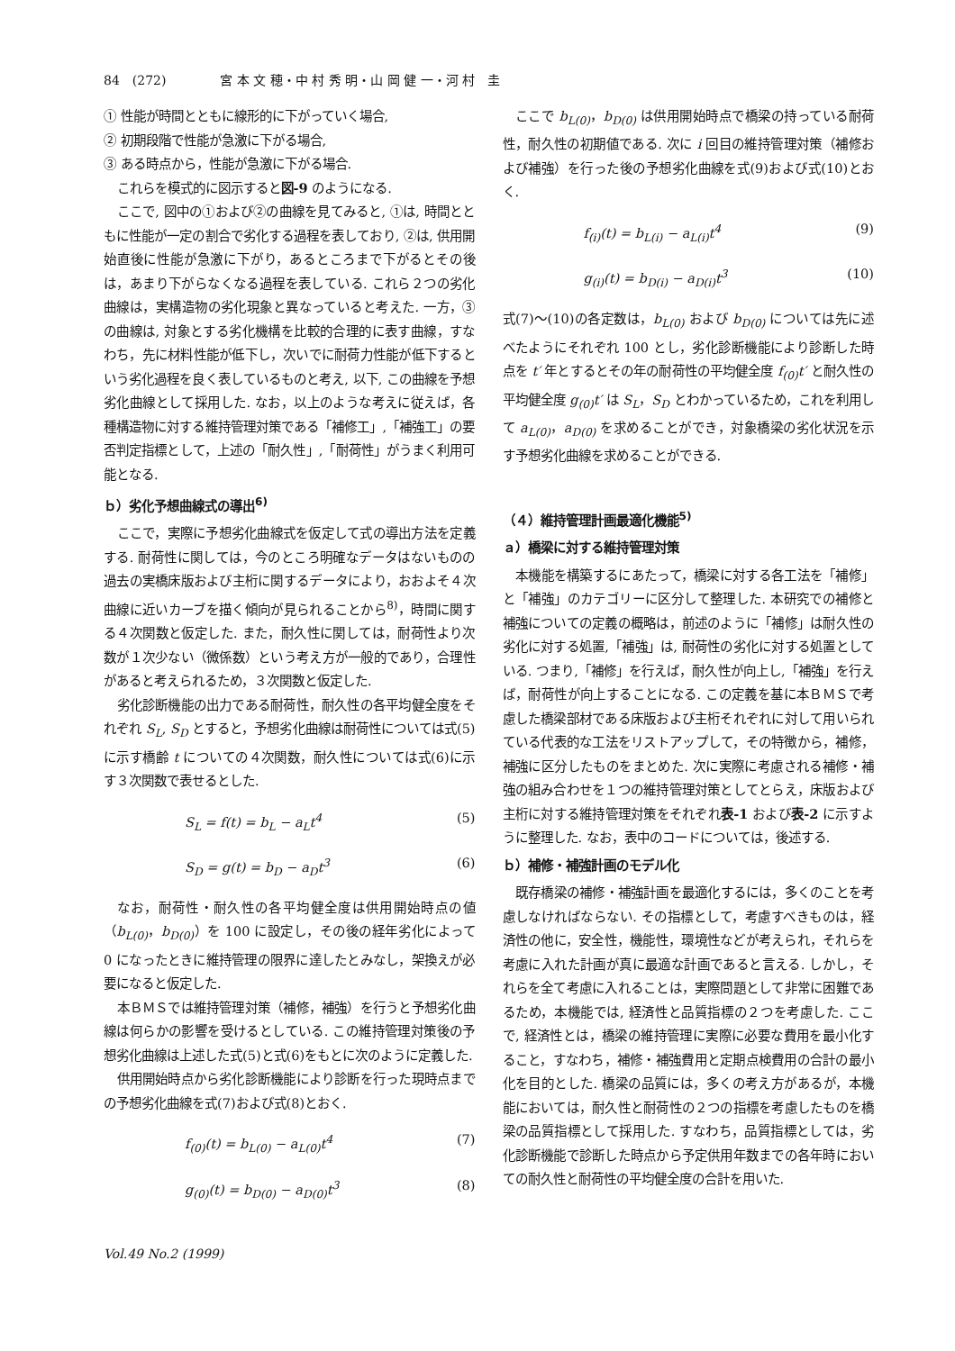84　(272) 宮 本 文 穂・中 村 秀 明・山 岡 健 一・河 村　圭
① 性能が時間とともに線形的に下がっていく場合,
② 初期段階で性能が急激に下がる場合,
③ ある時点から，性能が急激に下がる場合.
これらを模式的に図示すると図-9 のようになる.
ここで, 図中の①および②の曲線を見てみると, ①は, 時間とともに性能が一定の割合で劣化する過程を表しており, ②は, 供用開始直後に性能が急激に下がり，あるところまで下がるとその後は，あまり下がらなくなる過程を表している. これら２つの劣化曲線は，実構造物の劣化現象と異なっていると考えた. 一方，③の曲線は, 対象とする劣化機構を比較的合理的に表す曲線，すなわち，先に材料性能が低下し，次いでに耐荷力性能が低下するという劣化過程を良く表しているものと考え, 以下, この曲線を予想劣化曲線として採用した. なお，以上のような考えに従えば，各種構造物に対する維持管理対策である「補修工」,「補強工」の要否判定指標として，上述の「耐久性」,「耐荷性」がうまく利用可能となる.
ｂ）劣化予想曲線式の導出<sup>6)</sup>
ここで，実際に予想劣化曲線式を仮定して式の導出方法を定義する. 耐荷性に関しては，今のところ明確なデータはないものの過去の実橋床版および主桁に関するデータにより，おおよそ４次曲線に近いカーブを描く傾向が見られることから<sup>8)</sup>，時間に関する４次関数と仮定した. また，耐久性に関しては，耐荷性より次数が１次少ない（微係数）という考え方が一般的であり，合理性があると考えられるため，３次関数と仮定した.
劣化診断機能の出力である耐荷性，耐久性の各平均健全度をそれぞれ S<sub>L</sub>, S<sub>D</sub> とすると，予想劣化曲線は耐荷性については式(5)に示す橋齢 t についての４次関数，耐久性については式(6)に示す３次関数で表せるとした.
S<sub>L</sub> = f(t) = b<sub>L</sub> − a<sub>L</sub>t<sup>4</sup> (5)
S<sub>D</sub> = g(t) = b<sub>D</sub> − a<sub>D</sub>t<sup>3</sup> (6)
なお，耐荷性・耐久性の各平均健全度は供用開始時点の値（b<sub>L(0)</sub>，b<sub>D(0)</sub>）を 100 に設定し，その後の経年劣化によって 0 になったときに維持管理の限界に達したとみなし，架換えが必要になると仮定した.
本ＢＭＳでは維持管理対策（補修，補強）を行うと予想劣化曲線は何らかの影響を受けるとしている. この維持管理対策後の予想劣化曲線は上述した式(5)と式(6)をもとに次のように定義した.
供用開始時点から劣化診断機能により診断を行った現時点までの予想劣化曲線を式(7)および式(8)とおく.
f<sub>(0)</sub>(t) = b<sub>L(0)</sub> − a<sub>L(0)</sub>t<sup>4</sup> (7)
g<sub>(0)</sub>(t) = b<sub>D(0)</sub> − a<sub>D(0)</sub>t<sup>3</sup> (8)
Vol.49 No.2 (1999)
ここで b<sub>L(0)</sub>，b<sub>D(0)</sub> は供用開始時点で橋梁の持っている耐荷性，耐久性の初期値である. 次に i 回目の維持管理対策（補修および補強）を行った後の予想劣化曲線を式(9)および式(10)とおく.
f<sub>(i)</sub>(t) = b<sub>L(i)</sub> − a<sub>L(i)</sub>t<sup>4</sup> (9)
g<sub>(i)</sub>(t) = b<sub>D(i)</sub> − a<sub>D(i)</sub>t<sup>3</sup> (10)
式(7)〜(10)の各定数は，b<sub>L(0)</sub> および b<sub>D(0)</sub> については先に述べたようにそれぞれ 100 とし，劣化診断機能により診断した時点を t′ 年とするとその年の耐荷性の平均健全度 f<sub>(0)</sub>t′ と耐久性の平均健全度 g<sub>(0)</sub>t′ は S<sub>L</sub>，S<sub>D</sub> とわかっているため，これを利用して a<sub>L(0)</sub>，a<sub>D(0)</sub> を求めることができ，対象橋梁の劣化状況を示す予想劣化曲線を求めることができる.
（４）維持管理計画最適化機能<sup>5)</sup>
ａ）橋梁に対する維持管理対策
本機能を構築するにあたって，橋梁に対する各工法を「補修」と「補強」のカテゴリーに区分して整理した. 本研究での補修と補強についての定義の概略は，前述のように「補修」は耐久性の劣化に対する処置,「補強」は, 耐荷性の劣化に対する処置としている. つまり,「補修」を行えば，耐久性が向上し,「補強」を行えば，耐荷性が向上することになる. この定義を基に本ＢＭＳで考慮した橋梁部材である床版および主桁それぞれに対して用いられている代表的な工法をリストアップして，その特徴から，補修，補強に区分したものをまとめた. 次に実際に考慮される補修・補強の組み合わせを１つの維持管理対策としてとらえ，床版および主桁に対する維持管理対策をそれぞれ表-1 および表-2 に示すように整理した. なお，表中のコードについては，後述する.
ｂ）補修・補強計画のモデル化
既存橋梁の補修・補強計画を最適化するには，多くのことを考慮しなければならない. その指標として，考慮すべきものは，経済性の他に，安全性，機能性，環境性などが考えられ，それらを考慮に入れた計画が真に最適な計画であると言える. しかし，それらを全て考慮に入れることは，実際問題として非常に困難であるため，本機能では, 経済性と品質指標の２つを考慮した. ここで, 経済性とは，橋梁の維持管理に実際に必要な費用を最小化すること，すなわち，補修・補強費用と定期点検費用の合計の最小化を目的とした. 橋梁の品質には，多くの考え方があるが，本機能においては，耐久性と耐荷性の２つの指標を考慮したものを橋梁の品質指標として採用した. すなわち，品質指標としては，劣化診断機能で診断した時点から予定供用年数までの各年時においての耐久性と耐荷性の平均健全度の合計を用いた.